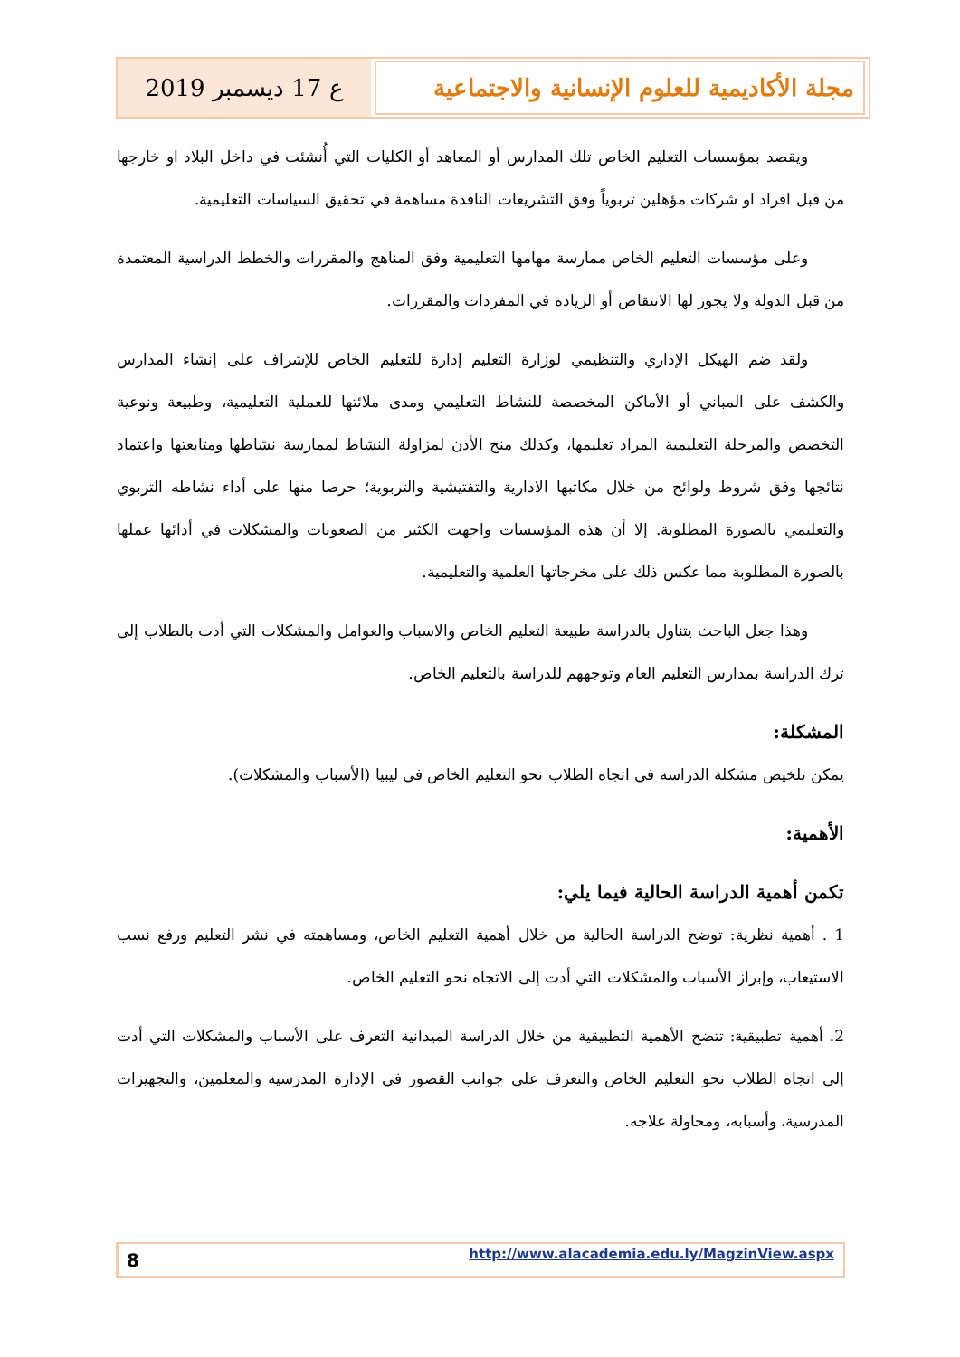مجلة الأكاديمية للعلوم الإنسانية والاجتماعية
ع 17 ديسمبر 2019
ويقصد بمؤسسات التعليم الخاص تلك المدارس أو المعاهد أو الكليات التي أُنشئت في داخل البلاد او خارجها من قبل افراد او شركات مؤهلين تربوياً وفق التشريعات النافدة مساهمة في تحقيق السياسات التعليمية.
وعلى مؤسسات التعليم الخاص ممارسة مهامها التعليمية وفق المناهج والمقررات والخطط الدراسية المعتمدة من قبل الدولة ولا يجوز لها الانتقاص أو الزيادة في المفردات والمقررات.
ولقد ضم الهيكل الإداري والتنظيمي لوزارة التعليم إدارة للتعليم الخاص للإشراف على إنشاء المدارس والكشف على المباني أو الأماكن المخصصة للنشاط التعليمي ومدى ملائتها للعملية التعليمية، وطبيعة ونوعية التخصص والمرحلة التعليمية المراد تعليمها، وكذلك منح الأذن لمزاولة النشاط لممارسة نشاطها ومتابعتها واعتماد نتائجها وفق شروط ولوائح من خلال مكاتبها الادارية والتفتيشية والتربوية؛ حرصا منها على أداء نشاطه التربوي والتعليمي بالصورة المطلوبة. إلا أن هذه المؤسسات واجهت الكثير من الصعوبات والمشكلات في أدائها عملها بالصورة المطلوبة مما عكس ذلك على مخرجاتها العلمية والتعليمية.
وهذا جعل الباحث يتناول بالدراسة طبيعة التعليم الخاص والاسباب والعوامل والمشكلات التي أدت بالطلاب إلى ترك الدراسة بمدارس التعليم العام وتوجههم للدراسة بالتعليم الخاص.
المشكلة:
يمكن تلخيص مشكلة الدراسة في اتجاه الطلاب نحو التعليم الخاص في ليبيا (الأسباب والمشكلات).
الأهمية:
تكمن أهمية الدراسة الحالية فيما يلي:
1 . أهمية نظرية: توضح الدراسة الحالية من خلال أهمية التعليم الخاص، ومساهمته في نشر التعليم ورفع نسب الاستيعاب، وإبراز الأسباب والمشكلات التي أدت إلى الاتجاه نحو التعليم الخاص.
2. أهمية تطبيقية: تتضح الأهمية التطبيقية من خلال الدراسة الميدانية التعرف على الأسباب والمشكلات التي أدت إلى اتجاه الطلاب نحو التعليم الخاص والتعرف على جوانب القصور في الإدارة المدرسية والمعلمين، والتجهيزات المدرسية، وأسبابه، ومحاولة علاجه.
8
http://www.alacademia.edu.ly/MagzinView.aspx